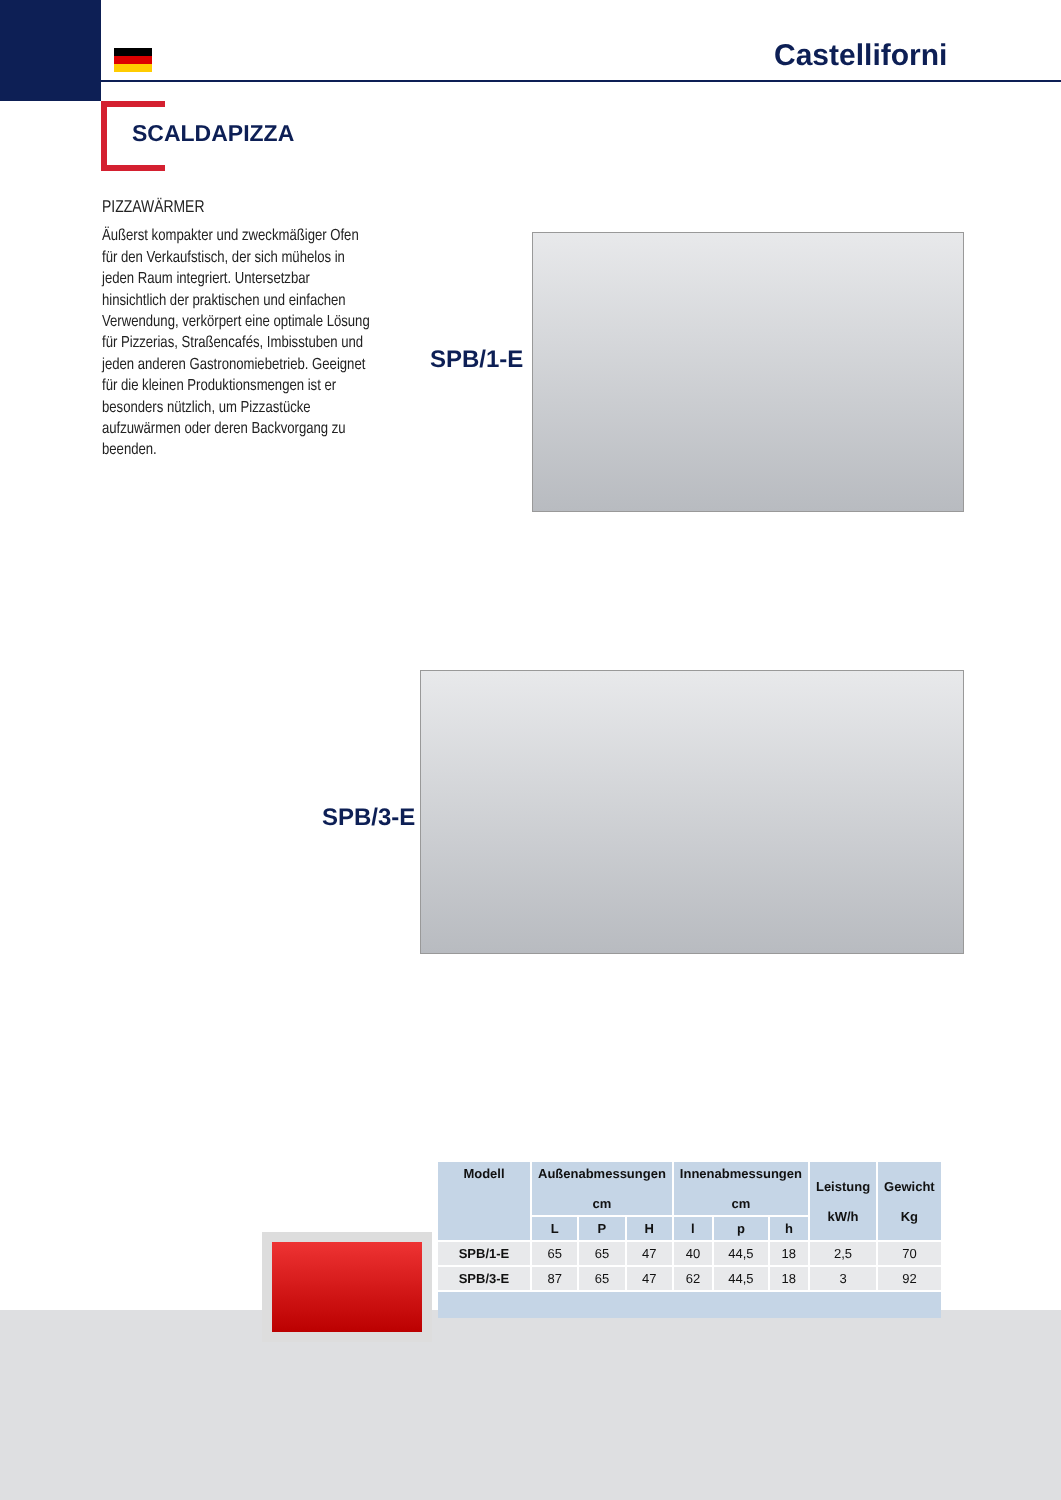Castelliforni
SCALDAPIZZA
PIZZAWÄRMER
Äußerst kompakter und zweckmäßiger Ofen für den Verkaufstisch, der sich mühelos in jeden Raum integriert. Untersetzbar hinsichtlich der praktischen und einfachen Verwendung, verkörpert eine optimale Lösung für Pizzerias, Straßencafés, Imbisstuben und jeden anderen Gastronomiebetrieb. Geeignet für die kleinen Produktionsmengen ist er besonders nützlich, um Pizzastücke aufzuwärmen oder deren Backvorgang zu beenden.
SPB/1-E
SPB/3-E
| Modell | Außenabmessungen cm | | | Innenabmessungen cm | | | Leistung kW/h | Gewicht Kg |
| --- | --- | --- | --- | --- | --- | --- | --- | --- |
| | L | P | H | l | p | h | | |
| SPB/1-E | 65 | 65 | 47 | 40 | 44,5 | 18 | 2,5 | 70 |
| SPB/3-E | 87 | 65 | 47 | 62 | 44,5 | 18 | 3 | 92 |